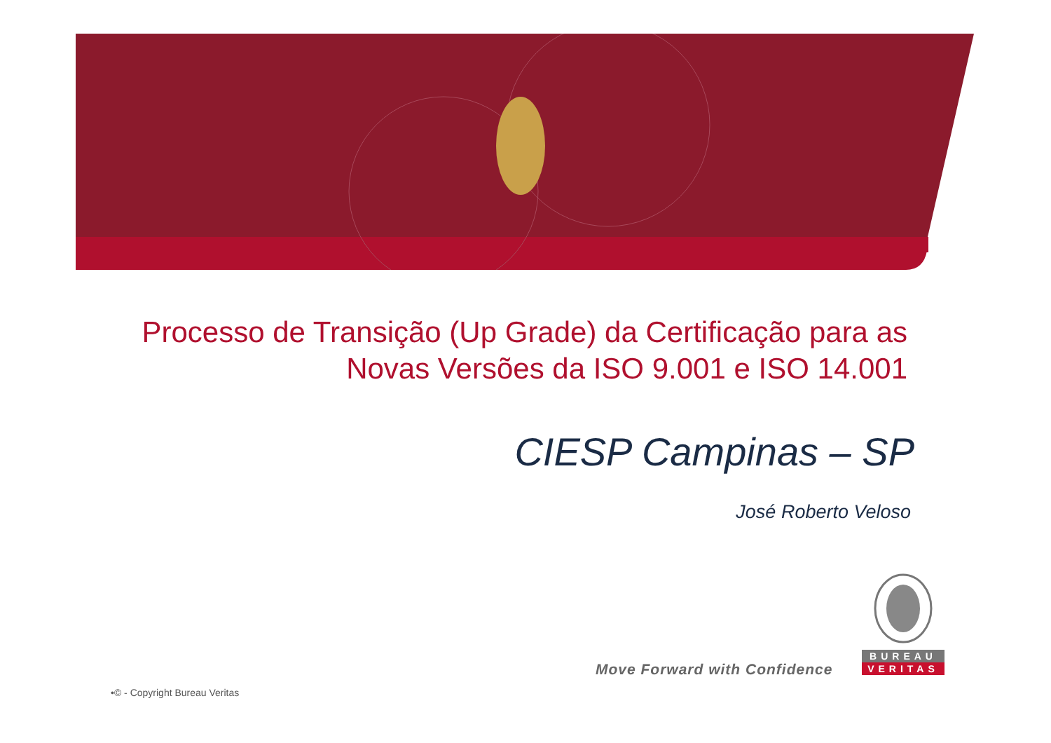Processo de Transição (Up Grade) da Certificação para as Novas Versões da ISO 9.001 e ISO 14.001
CIESP Campinas – SP
José Roberto Veloso
Move Forward with Confidence
BUREAU
VERITAS
•© - Copyright Bureau Veritas